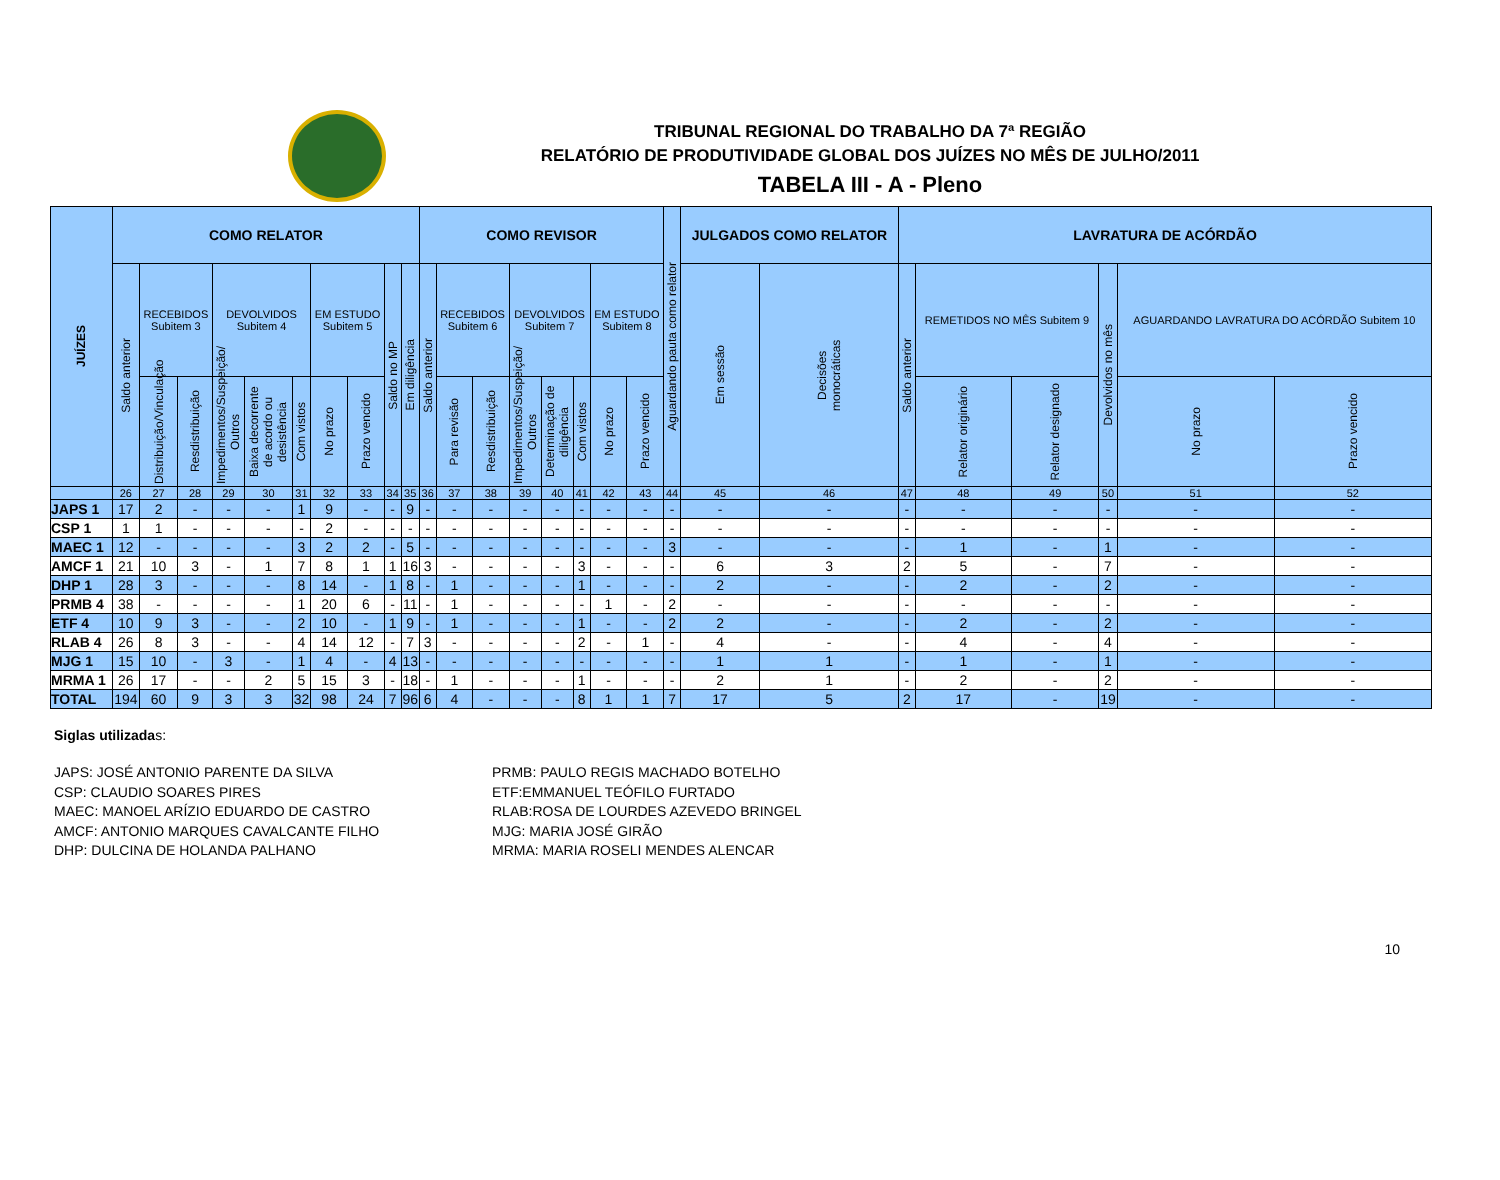TRIBUNAL REGIONAL DO TRABALHO DA 7ª REGIÃO
RELATÓRIO DE PRODUTIVIDADE GLOBAL DOS JUÍZES NO MÊS DE JULHO/2011
TABELA III - A - Pleno
| JUÍZES | COMO RELATOR | | | | | | | | | | COMO REVISOR | | | | | | | | Aguardando pauta como relator | JULGADOS COMO RELATOR | | LAVRATURA DE ACÓRDÃO | | | | | |
| --- | --- | --- | --- | --- | --- | --- | --- | --- | --- | --- | --- | --- | --- | --- | --- | --- | --- | --- | --- | --- | --- | --- | --- | --- | --- | --- | --- |
| | Saldo anterior | RECEBIDOS Subitem 3 | | DEVOLVIDOS Subitem 4 | | | EM ESTUDO Subitem 5 | | Saldo no MP | Em diligência | Saldo anterior | RECEBIDOS Subitem 6 | | DEVOLVIDOS Subitem 7 | | | EM ESTUDO Subitem 8 | | | Em sessão | Decisões monocráticas | Saldo anterior | REMETIDOS NO MÊS Subitem 9 | | Devolvidos no mês | AGUARDANDO LAVRATURA DO ACÓRDÃO Subitem 10 | |
| | | Distribuição/Vinculação | Resdistribuição | Impedimentos/Suspeição/ Outros | Baixa decorrente de acordo ou desistência | Com vistos | No prazo | Prazo vencido | | | | Para revisão | Resdistribuição | Impedimentos/Suspeição/ Outros | Determinação de diligência | Com vistos | No prazo | Prazo vencido | | | | | Relator originário | Relator designado | | No prazo | Prazo vencido |
| | 26 | 27 | 28 | 29 | 30 | 31 | 32 | 33 | 34 | 35 | 36 | 37 | 38 | 39 | 40 | 41 | 42 | 43 | 44 | 45 | 46 | 47 | 48 | 49 | 50 | 51 | 52 |
| JAPS 1 | 17 | 2 | - | - | - | 1 | 9 | - | - | 9 | - | - | - | - | - | - | - | - | - | - | - | - | - | - | - | - | - |
| CSP 1 | 1 | 1 | - | - | - | - | 2 | - | - | - | - | - | - | - | - | - | - | - | - | - | - | - | - | - | - | - | - |
| MAEC 1 | 12 | - | - | - | - | 3 | 2 | 2 | - | 5 | - | - | - | - | - | - | - | - | 3 | - | - | - | 1 | - | 1 | - | - |
| AMCF 1 | 21 | 10 | 3 | - | 1 | 7 | 8 | 1 | 1 | 16 | 3 | - | - | - | - | 3 | - | - | - | 6 | 3 | 2 | 5 | - | 7 | - | - |
| DHP 1 | 28 | 3 | - | - | - | 8 | 14 | - | 1 | 8 | - | 1 | - | - | - | 1 | - | - | - | 2 | - | - | 2 | - | 2 | - | - |
| PRMB 4 | 38 | - | - | - | - | 1 | 20 | 6 | - | 11 | - | 1 | - | - | - | - | 1 | - | 2 | - | - | - | - | - | - | - | - |
| ETF 4 | 10 | 9 | 3 | - | - | 2 | 10 | - | 1 | 9 | - | 1 | - | - | - | 1 | - | - | 2 | 2 | - | - | 2 | - | 2 | - | - |
| RLAB 4 | 26 | 8 | 3 | - | - | 4 | 14 | 12 | - | 7 | 3 | - | - | - | - | 2 | - | 1 | - | 4 | - | - | 4 | - | 4 | - | - |
| MJG 1 | 15 | 10 | - | 3 | - | 1 | 4 | - | 4 | 13 | - | - | - | - | - | - | - | - | - | 1 | 1 | - | 1 | - | 1 | - | - |
| MRMA 1 | 26 | 17 | - | - | 2 | 5 | 15 | 3 | - | 18 | - | 1 | - | - | - | 1 | - | - | - | 2 | 1 | - | 2 | - | 2 | - | - |
| TOTAL | 194 | 60 | 9 | 3 | 3 | 32 | 98 | 24 | 7 | 96 | 6 | 4 | - | - | - | 8 | 1 | 1 | 7 | 17 | 5 | 2 | 17 | - | 19 | - | - |
Siglas utilizadas:
JAPS: JOSÉ ANTONIO PARENTE DA SILVA
CSP: CLAUDIO SOARES PIRES
MAEC: MANOEL ARÍZIO EDUARDO DE CASTRO
AMCF: ANTONIO MARQUES CAVALCANTE FILHO
DHP: DULCINA DE HOLANDA PALHANO
PRMB: PAULO REGIS MACHADO BOTELHO
ETF:EMMANUEL TEÓFILO FURTADO
RLAB:ROSA DE LOURDES AZEVEDO BRINGEL
MJG: MARIA JOSÉ GIRÃO
MRMA: MARIA ROSELI MENDES ALENCAR
10